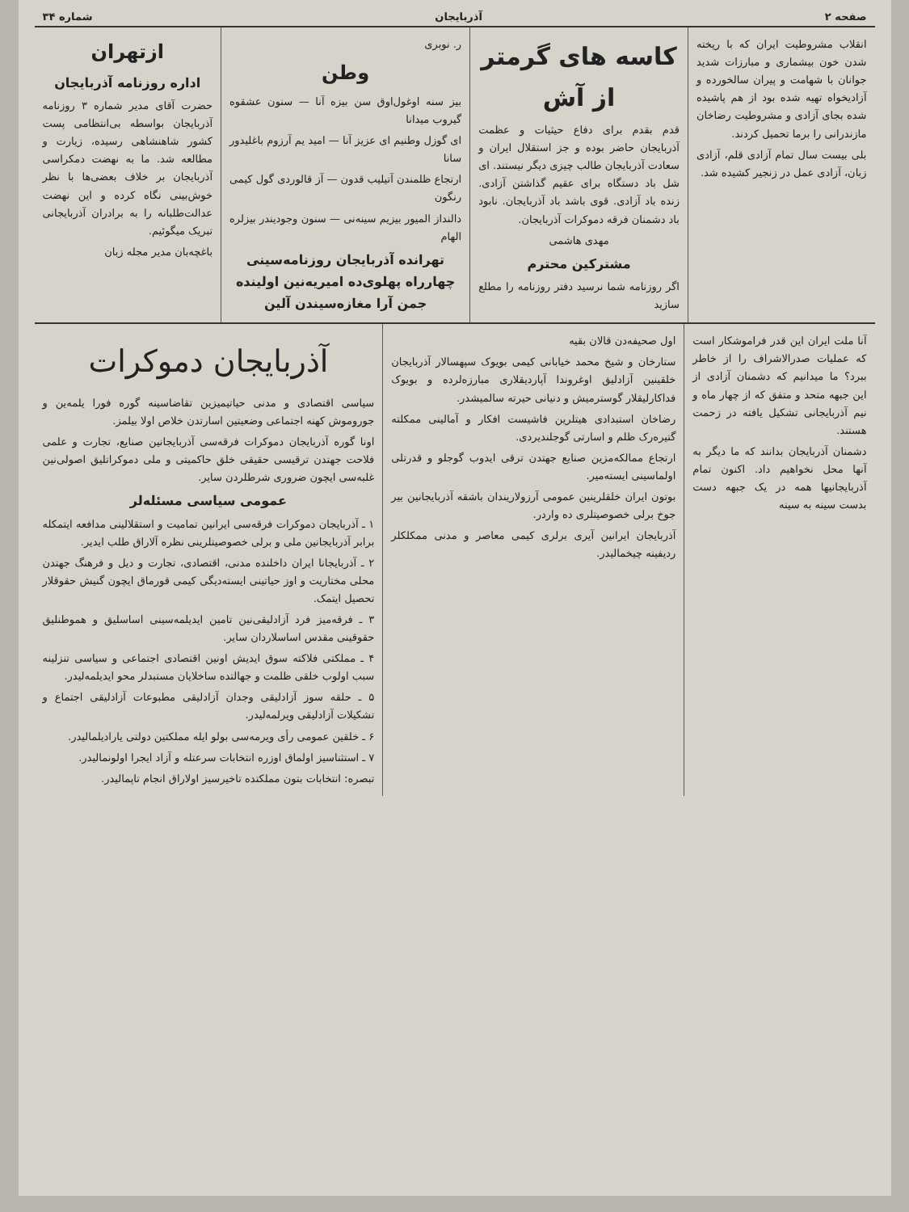صفحه ۲ آذربایجان شماره ۳۴
انقلاب مشروطیت ایران که با ریخته شدن خون بیشماری و مبارزات شدید جوانان با شهامت و پیران سالخورده و آزادیخواه تهیه شده بود از هم پاشیده شده بجای آزادی و مشروطیت رضاخان مازندرانی را برما تحمیل کردند.
بلی بیست سال تمام آزادی قلم، آزادی زبان، آزادی عمل در زنجیر کشیده شد.
کاسه های گرمتر از آش
قدم بقدم برای دفاع حیثیات و عظمت آذربایجان حاضر بوده و جز استقلال ایران و سعادت آذربایجان طالب چیزی دیگر نیستند. ای شل باد دستگاه برای عقیم گذاشتن آزادی. زنده باد آزادی. قوی باشد باد آذربایجان. نابود باد دشمنان فرقه دموکرات آذربایجان.
مهدی هاشمی
مشترکین محترم
اگر روزنامه شما نرسید دفتر روزنامه را مطلع سازید
ر. نوبری
وطن
بیز سنه اوغول‌اوق سن بیزه آنا — سنون عشقوه گیروب میدانا
ای گوزل وطنیم ای عزیز آنا — امید یم آرزوم باغلیدور سانا
ارتجاع ظلمندن آتیلیب قدون — آز قالوردی گول کیمی رنگون
دالنداز المیور بیزیم سینه‌نی — سنون وجودیندر بیزلره الهام
تهرانده آذربایجان روزنامه‌سینی چهارراه پهلوی‌ده امیریه‌نین اولینده جمن آرا مغازه‌سیندن آلین
ازتهران
اداره روزنامه آذربایجان
حضرت آقای مدیر شماره ۳ روزنامه آذربایجان بواسطه بی‌انتظامی پست کشور شاهنشاهی رسیده، زیارت و مطالعه شد. ما به نهضت دمکراسی آذربایجان بر خلاف بعضی‌ها با نظر خوش‌بینی نگاه کرده و این نهضت عدالت‌طلبانه را به برادران آذربایجانی تبریک میگوئیم.
باغچه‌بان مدیر مجله زبان
آنا ملت ایران این قدر فراموشکار است که عملیات صدرالاشراف را از خاطر ببرد؟ ما میدانیم که دشمنان آزادی از این جبهه متحد و متفق که از چهار ماه و نیم آذربایجانی تشکیل یافته در زحمت هستند.
دشمنان آذربایجان بدانند که ما دیگر به آنها محل نخواهیم داد. اکنون تمام آذربایجانیها همه در یک جبهه دست بدست سینه به سینه
اول صحیفه‌دن قالان بقیه
ستارخان و شیخ محمد خیابانی کیمی بویوک سپهسالار آذربایجان خلقینین آزادلیق اوغروندا آپاردیقلاری مبارزه‌لرده و بویوک فداکارلیقلار گوسترمیش و دنیانی حیرته سالمیشدر.
رضاخان استبدادی هیتلرین فاشیست افکار و آمالینی ممکلته گتیره‌رک ظلم و اسارتی گوجلندیردی.
ارتجاع ممالکه‌مزین صنایع جهتدن ترقی ایدوب گوجلو و قدرتلی اولماسینی ایسته‌میر.
بوتون ایران خلقلرینین عمومی آرزولاریندان باشقه آذربایجانین بیر جوخ برلی خصوصیتلری ده واردر.
آذربایجان ایرانین آیری برلری کیمی معاصر و مدنی ممکلکلر ردیفینه چیخمالیدر.
آذربایجان دموکرات
سیاسی اقتصادی و مدنی حیاتیمیزین تقاضاسینه گوره فورا یلمه‌ین و جوروموش کهنه اجتماعی وضعیتین اسارتدن خلاص اولا بیلمز.
اونا گوره آذربایجان دموکرات فرقه‌سی آذربایجانین صنایع، تجارت و علمی فلاحت جهتدن ترقیسی حقیقی خلق حاکمیتی و ملی دموکراتلیق اصولی‌نین غلبه‌سی ایچون ضروری شرطلردن سایر.
عمومی سیاسی مسئله‌لر
۱ ـ آذربایجان دموکرات فرقه‌سی ایرانین تمامیت و استقلالینی مدافعه ایتمکله برابر آذربایجانین ملی و برلی خصوصیتلرینی نظره آلاراق طلب ایدیر.
۲ ـ آذربایجانا ایران داخلنده مدنی، اقتصادی، تجارت و دیل و فرهنگ جهتدن محلی مختاریت و اوز حیاتینی ایسته‌دیگی کیمی قورماق ایچون گنیش حقوقلار تحصیل ایتمک.
۳ ـ فرقه‌میز فرد آزادلیقی‌نین تامین ایدیلمه‌سینی اساسلیق و هموطنلیق حقوقینی مقدس اساسلاردان سایر.
۴ ـ مملکتی فلاکته سوق ایدیش اونین اقتصادی اجتماعی و سیاسی تنزلینه سبب اولوب خلقی ظلمت و جهالتده ساخلایان مستبدلر محو ایدیلمه‌لیدر.
۵ ـ حلقه سوز آزادلیقی وجدان آزادلیقی مطبوعات آزادلیقی اجتماع و تشکیلات آزادلیقی ویرلمه‌لیدر.
۶ ـ خلقین عمومی رأی ویرمه‌سی بولو ایله مملکتین دولتی یارادیلمالیدر.
۷ ـ استثناسیز اولماق اوزره انتخابات سرعتله و آزاد ایجرا اولونمالیدر.
تبصره: انتخابات بتون مملکتده تاخیرسیز اولاراق انجام تاپمالیدر.